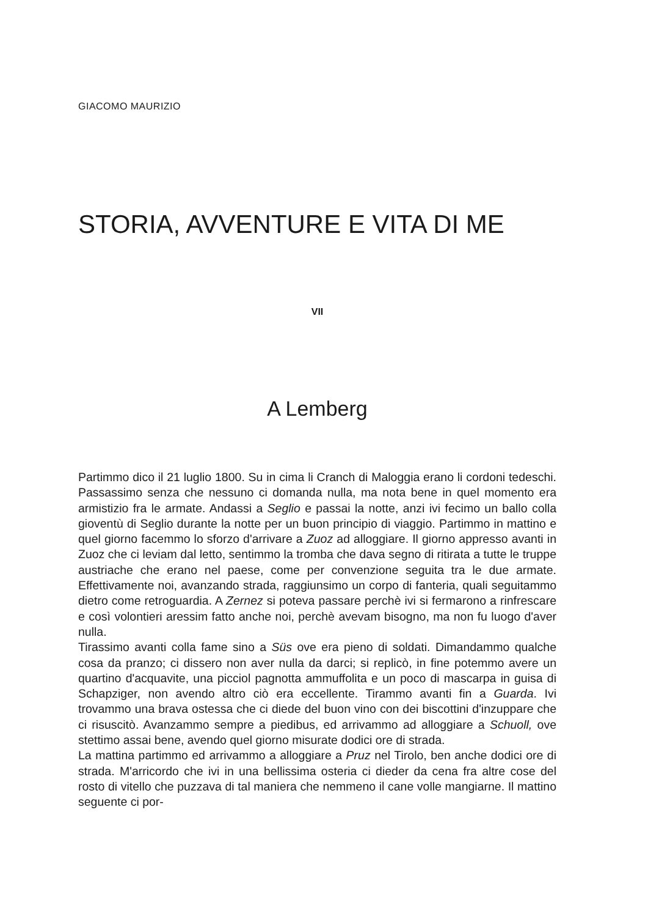GIACOMO MAURIZIO
STORIA, AVVENTURE E VITA DI ME
VII
A Lemberg
Partimmo dico il 21 luglio 1800. Su in cima li Cranch di Maloggia erano li cordoni tedeschi. Passassimo senza che nessuno ci domanda nulla, ma nota bene in quel momento era armistizio fra le armate. Andassi a Seglio e passai la notte, anzi ivi fecimo un ballo colla gioventù di Seglio durante la notte per un buon principio di viaggio. Partimmo in mattino e quel giorno facemmo lo sforzo d'arrivare a Zuoz ad alloggiare. Il giorno appresso avanti in Zuoz che ci leviam dal letto, sentimmo la tromba che dava segno di ritirata a tutte le truppe austriache che erano nel paese, come per convenzione seguita tra le due armate. Effettivamente noi, avanzando strada, raggiunsimo un corpo di fanteria, quali seguitammo dietro come retroguardia. A Zernez si poteva passare perchè ivi si fermarono a rinfrescare e così volontieri aressim fatto anche noi, perchè avevam bisogno, ma non fu luogo d'aver nulla.
Tirassimo avanti colla fame sino a Süs ove era pieno di soldati. Dimandammo qualche cosa da pranzo; ci dissero non aver nulla da darci; si replicò, in fine potemmo avere un quartino d'acquavite, una picciol pagnotta ammuffolita e un poco di mascarpa in guisa di Schapziger, non avendo altro ciò era eccellente. Tirammo avanti fin a Guarda. Ivi trovammo una brava ostessa che ci diede del buon vino con dei biscottini d'inzuppare che ci risuscitò. Avanzammo sempre a piedibus, ed arrivammo ad alloggiare a Schuoll, ove stettimo assai bene, avendo quel giorno misurate dodici ore di strada.
La mattina partimmo ed arrivammo a alloggiare a Pruz nel Tirolo, ben anche dodici ore di strada. M'arricordo che ivi in una bellissima osteria ci dieder da cena fra altre cose del rosto di vitello che puzzava di tal maniera che nemmeno il cane volle mangiarne. Il mattino seguente ci por-